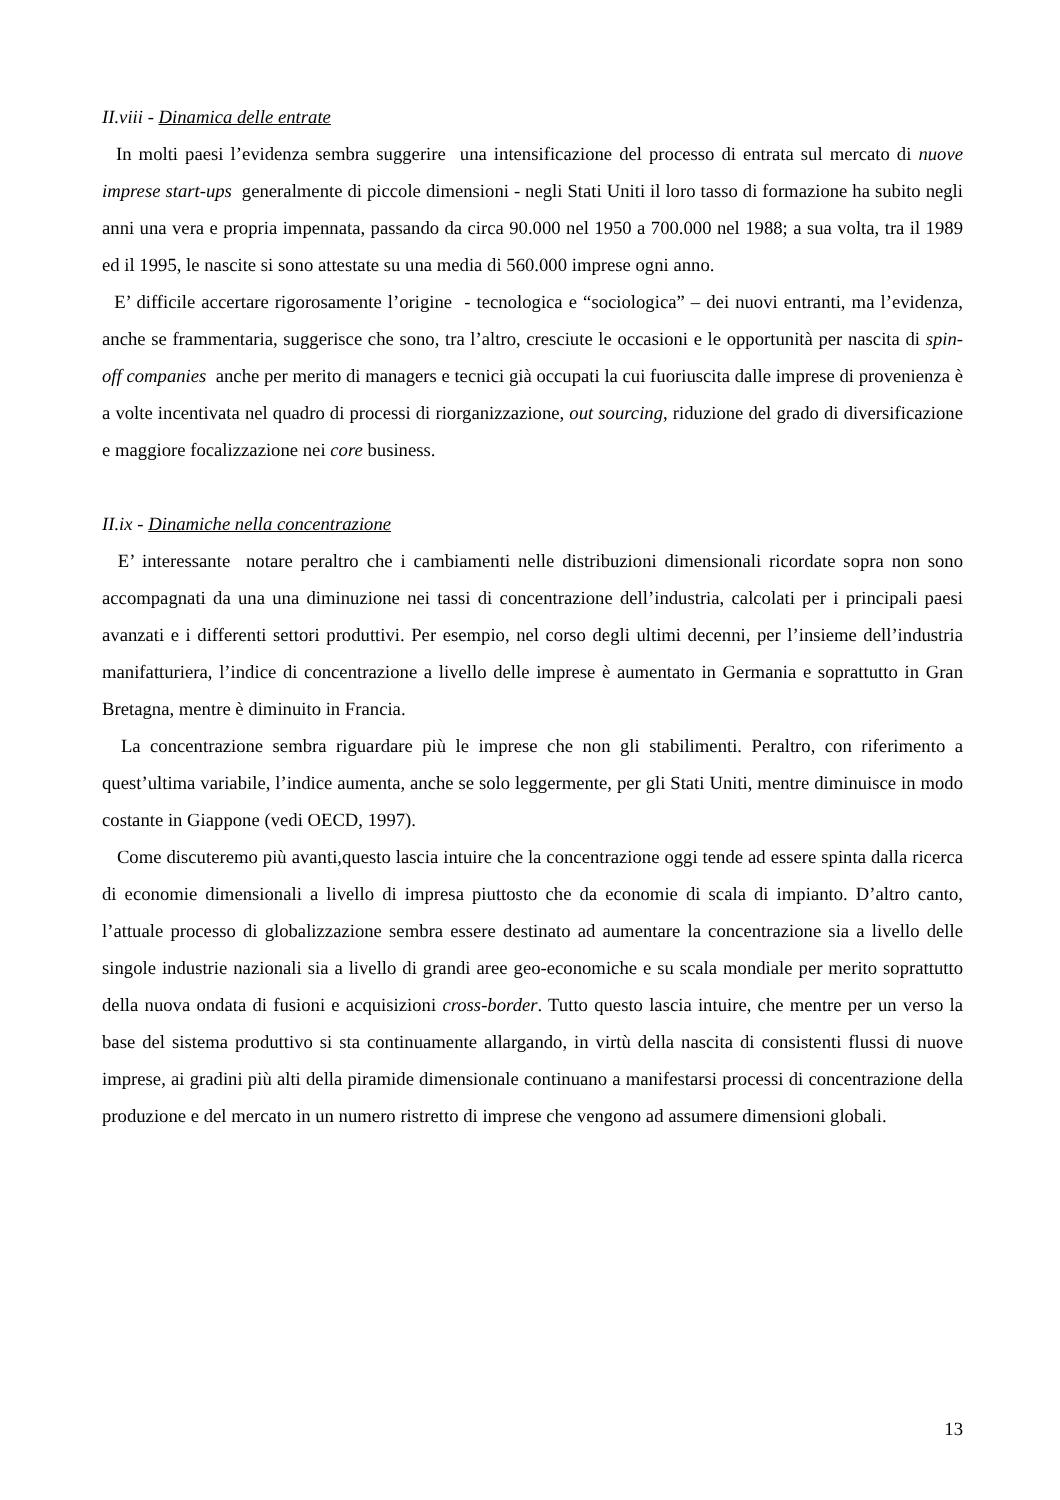II.viii - Dinamica delle entrate
In molti paesi l’evidenza sembra suggerire una intensificazione del processo di entrata sul mercato di nuove imprese start-ups generalmente di piccole dimensioni - negli Stati Uniti il loro tasso di formazione ha subito negli anni una vera e propria impennata, passando da circa 90.000 nel 1950 a 700.000 nel 1988; a sua volta, tra il 1989 ed il 1995, le nascite si sono attestate su una media di 560.000 imprese ogni anno.
E’ difficile accertare rigorosamente l’origine - tecnologica e “sociologica” – dei nuovi entranti, ma l’evidenza, anche se frammentaria, suggerisce che sono, tra l’altro, cresciute le occasioni e le opportunità per nascita di spin-off companies anche per merito di managers e tecnici già occupati la cui fuoriuscita dalle imprese di provenienza è a volte incentivata nel quadro di processi di riorganizzazione, out sourcing, riduzione del grado di diversificazione e maggiore focalizzazione nei core business.
II.ix - Dinamiche nella concentrazione
E’ interessante notare peraltro che i cambiamenti nelle distribuzioni dimensionali ricordate sopra non sono accompagnati da una una diminuzione nei tassi di concentrazione dell’industria, calcolati per i principali paesi avanzati e i differenti settori produttivi. Per esempio, nel corso degli ultimi decenni, per l’insieme dell’industria manifatturiera, l’indice di concentrazione a livello delle imprese è aumentato in Germania e soprattutto in Gran Bretagna, mentre è diminuito in Francia.
La concentrazione sembra riguardare più le imprese che non gli stabilimenti. Peraltro, con riferimento a quest’ultima variabile, l’indice aumenta, anche se solo leggermente, per gli Stati Uniti, mentre diminuisce in modo costante in Giappone (vedi OECD, 1997).
Come discuteremo più avanti,questo lascia intuire che la concentrazione oggi tende ad essere spinta dalla ricerca di economie dimensionali a livello di impresa piuttosto che da economie di scala di impianto. D’altro canto, l’attuale processo di globalizzazione sembra essere destinato ad aumentare la concentrazione sia a livello delle singole industrie nazionali sia a livello di grandi aree geo-economiche e su scala mondiale per merito soprattutto della nuova ondata di fusioni e acquisizioni cross-border. Tutto questo lascia intuire, che mentre per un verso la base del sistema produttivo si sta continuamente allargando, in virtù della nascita di consistenti flussi di nuove imprese, ai gradini più alti della piramide dimensionale continuano a manifestarsi processi di concentrazione della produzione e del mercato in un numero ristretto di imprese che vengono ad assumere dimensioni globali.
13